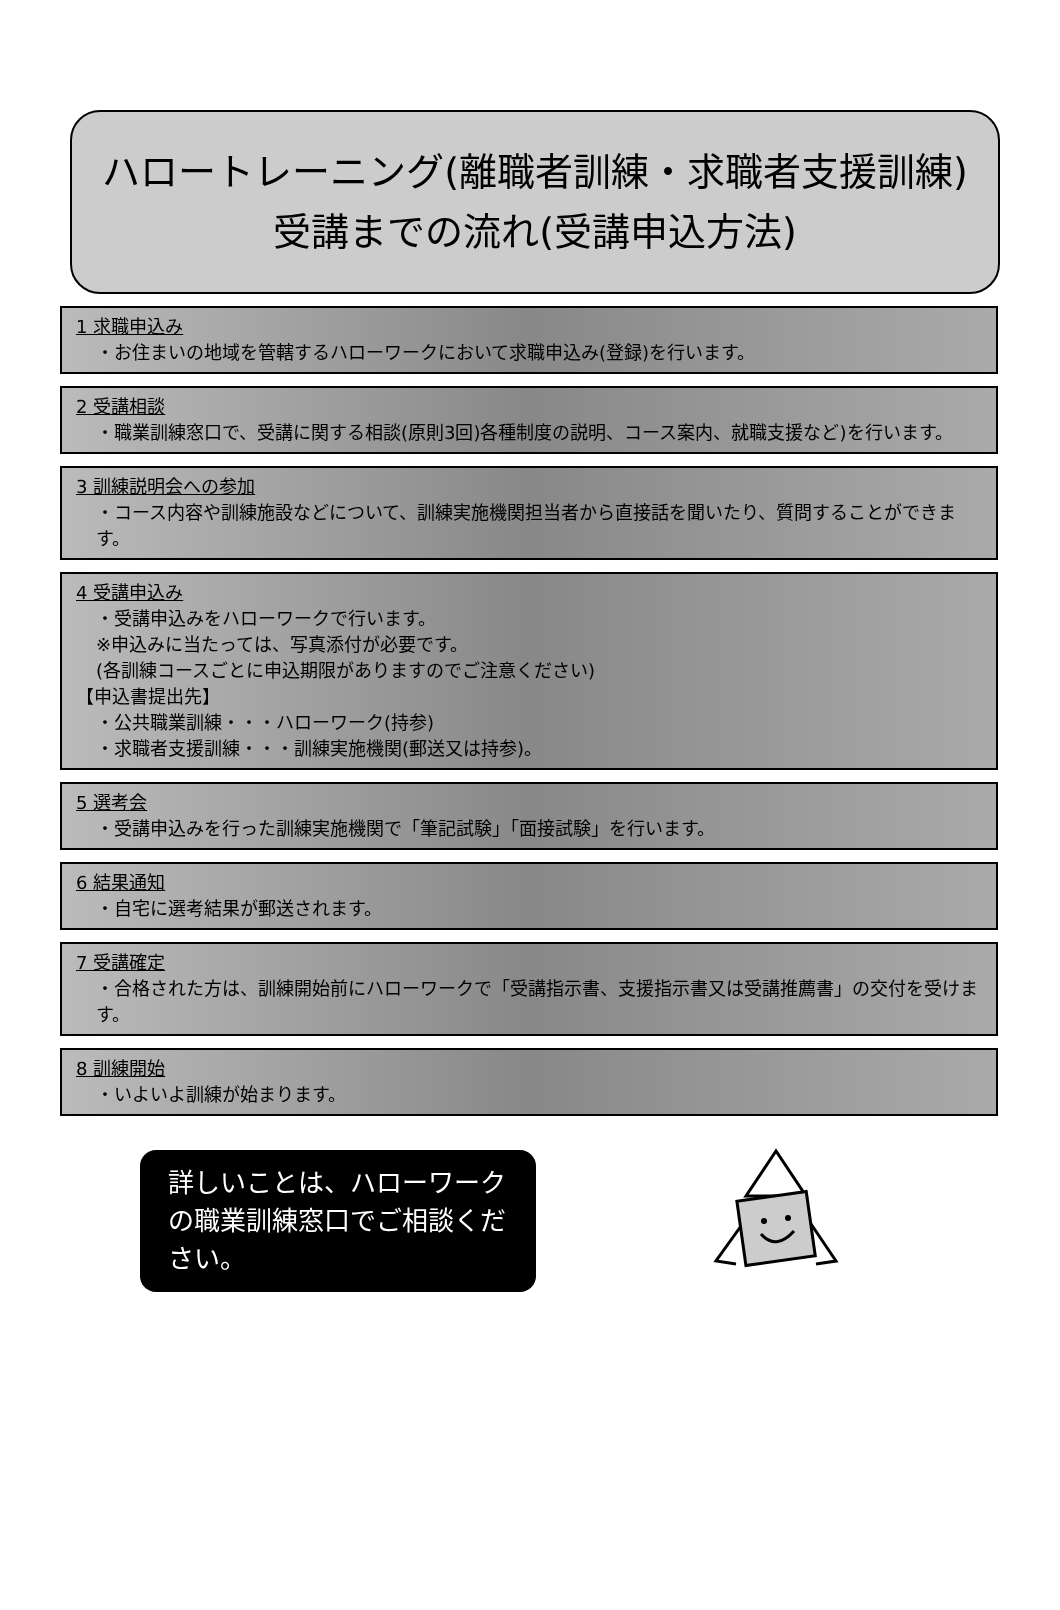ハロートレーニング(離職者訓練・求職者支援訓練)
受講までの流れ(受講申込方法)
1 求職申込み
・お住まいの地域を管轄するハローワークにおいて求職申込み(登録)を行います。
2 受講相談
・職業訓練窓口で、受講に関する相談(原則3回)各種制度の説明、コース案内、就職支援など)を行います。
3 訓練説明会への参加
・コース内容や訓練施設などについて、訓練実施機関担当者から直接話を聞いたり、質問することができます。
4 受講申込み
・受講申込みをハローワークで行います。
※申込みに当たっては、写真添付が必要です。
(各訓練コースごとに申込期限がありますのでご注意ください)
【申込書提出先】
・公共職業訓練・・・ハローワーク(持参)
・求職者支援訓練・・・訓練実施機関(郵送又は持参)。
5 選考会
・受講申込みを行った訓練実施機関で「筆記試験」「面接試験」を行います。
6 結果通知
・自宅に選考結果が郵送されます。
7 受講確定
・合格された方は、訓練開始前にハローワークで「受講指示書、支援指示書又は受講推薦書」の交付を受けます。
8 訓練開始
・いよいよ訓練が始まります。
詳しいことは、ハローワークの職業訓練窓口でご相談ください。